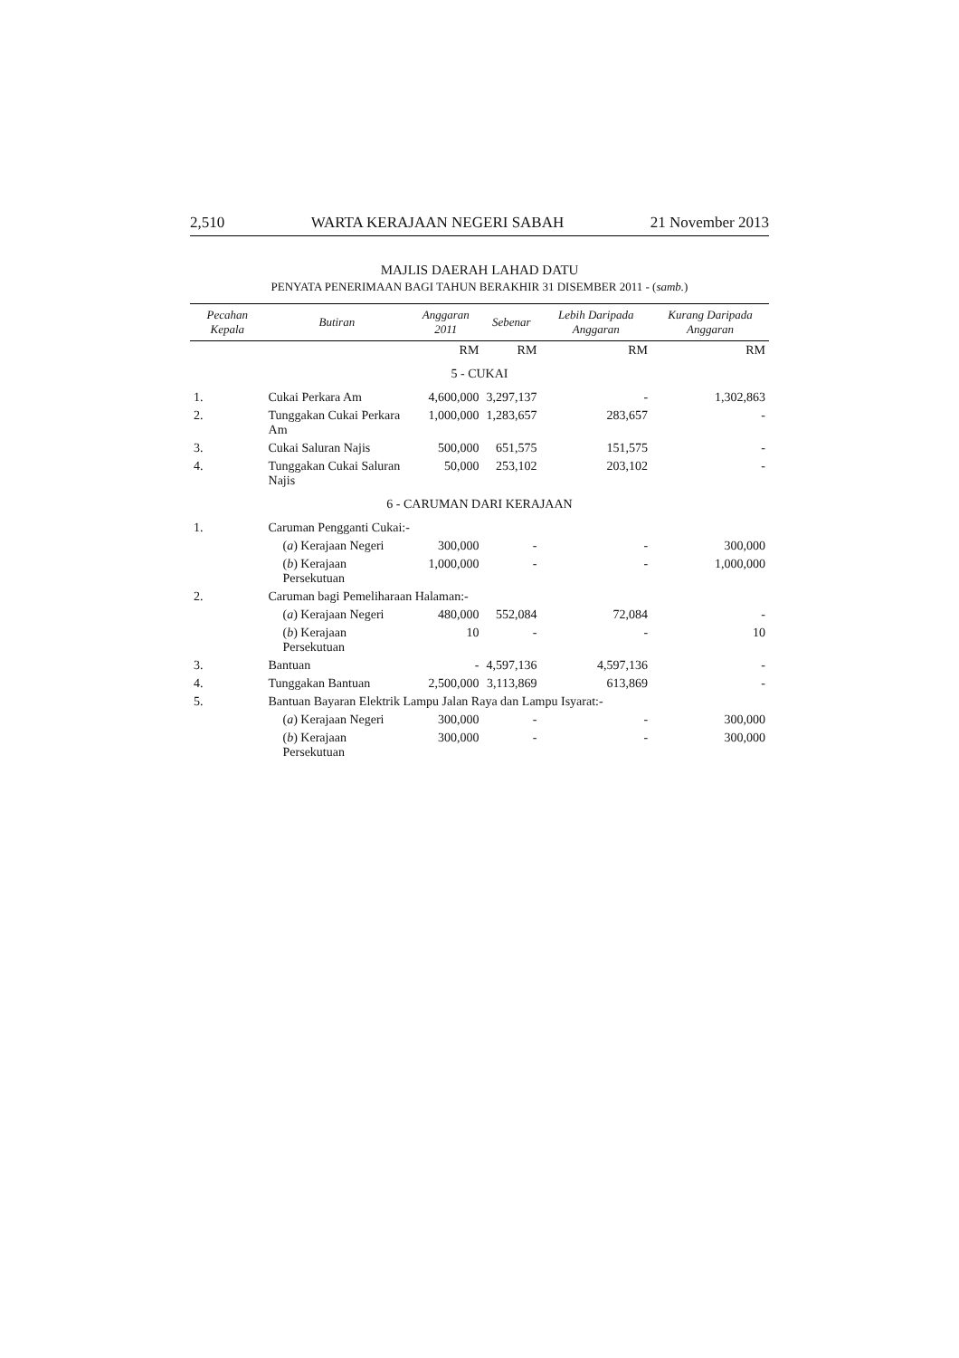2,510 WARTA KERAJAAN NEGERI SABAH 21 November 2013
MAJLIS DAERAH LAHAD DATU
PENYATA PENERIMAAN BAGI TAHUN BERAKHIR 31 DISEMBER 2011 - (samb.)
| Pecahan Kepala | Butiran | Anggaran 2011 | Sebenar | Lebih Daripada Anggaran | Kurang Daripada Anggaran |
| --- | --- | --- | --- | --- | --- |
| | | RM | RM | RM | RM |
| 5 - CUKAI | | | | | |
| 1. | Cukai Perkara Am | 4,600,000 | 3,297,137 | - | 1,302,863 |
| 2. | Tunggakan Cukai Perkara Am | 1,000,000 | 1,283,657 | 283,657 | - |
| 3. | Cukai Saluran Najis | 500,000 | 651,575 | 151,575 | - |
| 4. | Tunggakan Cukai Saluran Najis | 50,000 | 253,102 | 203,102 | - |
| 6 - CARUMAN DARI KERAJAAN | | | | | |
| 1. | Caruman Pengganti Cukai:- | | | | |
| | ( a ) Kerajaan Negeri | 300,000 | - | - | 300,000 |
| | ( b ) Kerajaan Persekutuan | 1,000,000 | - | - | 1,000,000 |
| 2. | Caruman bagi Pemeliharaan Halaman:- | | | | |
| | ( a ) Kerajaan Negeri | 480,000 | 552,084 | 72,084 | - |
| | ( b ) Kerajaan Persekutuan | 10 | - | - | 10 |
| 3. | Bantuan | - | 4,597,136 | 4,597,136 | - |
| 4. | Tunggakan Bantuan | 2,500,000 | 3,113,869 | 613,869 | - |
| 5. | Bantuan Bayaran Elektrik Lampu Jalan Raya dan Lampu Isyarat:- | | | | |
| | ( a ) Kerajaan Negeri | 300,000 | - | - | 300,000 |
| | ( b ) Kerajaan Persekutuan | 300,000 | - | - | 300,000 |